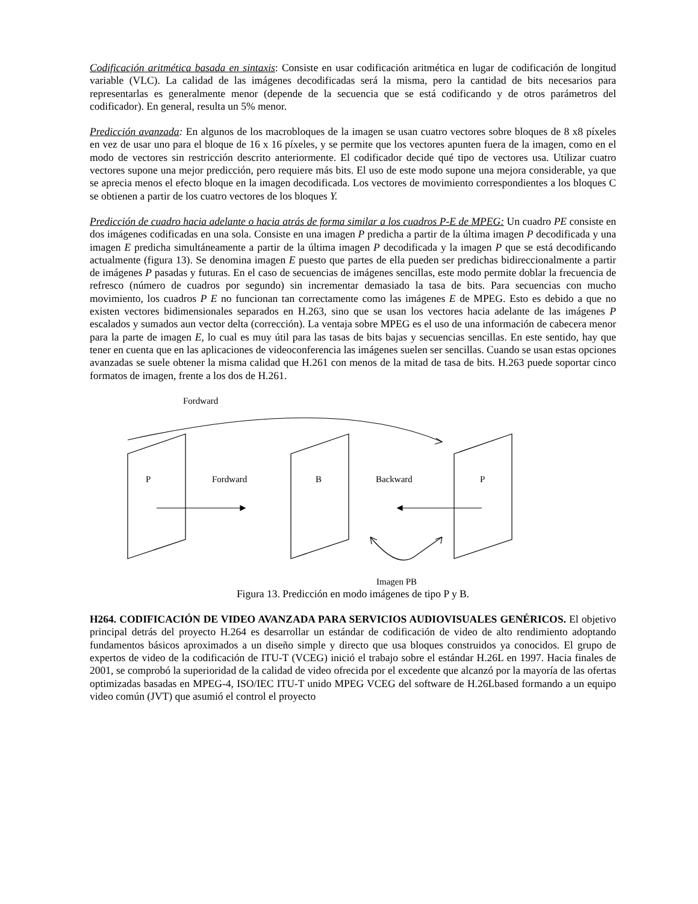Codificación aritmética basada en sintaxis: Consiste en usar codificación aritmética en lugar de codificación de longitud variable (VLC). La calidad de las imágenes decodificadas será la misma, pero la cantidad de bits necesarios para representarlas es generalmente menor (depende de la secuencia que se está codificando y de otros parámetros del codificador). En general, resulta un 5% menor.
Predicción avanzada: En algunos de los macrobloques de la imagen se usan cuatro vectores sobre bloques de 8 x8 píxeles en vez de usar uno para el bloque de 16 x 16 píxeles, y se permite que los vectores apunten fuera de la imagen, como en el modo de vectores sin restricción descrito anteriormente. El codificador decide qué tipo de vectores usa. Utilizar cuatro vectores supone una mejor predicción, pero requiere más bits. El uso de este modo supone una mejora considerable, ya que se aprecia menos el efecto bloque en la imagen decodificada. Los vectores de movimiento correspondientes a los bloques C se obtienen a partir de los cuatro vectores de los bloques Y.
Predicción de cuadro hacia adelante o hacia atrás de forma similar a los cuadros P-E de MPEG: Un cuadro PE consiste en dos imágenes codificadas en una sola. Consiste en una imagen P predicha a partir de la última imagen P decodificada y una imagen E predicha simultáneamente a partir de la última imagen P decodificada y la imagen P que se está decodificando actualmente (figura 13). Se denomina imagen E puesto que partes de ella pueden ser predichas bidireccionalmente a partir de imágenes P pasadas y futuras. En el caso de secuencias de imágenes sencillas, este modo permite doblar la frecuencia de refresco (número de cuadros por segundo) sin incrementar demasiado la tasa de bits. Para secuencias con mucho movimiento, los cuadros P E no funcionan tan correctamente como las imágenes E de MPEG. Esto es debido a que no existen vectores bidimensionales separados en H.263, sino que se usan los vectores hacia adelante de las imágenes P escalados y sumados aun vector delta (corrección). La ventaja sobre MPEG es el uso de una información de cabecera menor para la parte de imagen E, lo cual es muy útil para las tasas de bits bajas y secuencias sencillas. En este sentido, hay que tener en cuenta que en las aplicaciones de videoconferencia las imágenes suelen ser sencillas. Cuando se usan estas opciones avanzadas se suele obtener la misma calidad que H.261 con menos de la mitad de tasa de bits. H.263 puede soportar cinco formatos de imagen, frente a los dos de H.261.
Fordward
P Fordward B Backward P
Imagen PB
Figura 13. Predicción en modo imágenes de tipo P y B.
H264. CODIFICACIÓN DE VIDEO AVANZADA PARA SERVICIOS AUDIOVISUALES GENÉRICOS. El objetivo principal detrás del proyecto H.264 es desarrollar un estándar de codificación de video de alto rendimiento adoptando fundamentos básicos aproximados a un diseño simple y directo que usa bloques construidos ya conocidos. El grupo de expertos de video de la codificación de ITU-T (VCEG) inició el trabajo sobre el estándar H.26L en 1997. Hacia finales de 2001, se comprobó la superioridad de la calidad de video ofrecida por el excedente que alcanzó por la mayoría de las ofertas optimizadas basadas en MPEG-4, ISO/IEC ITU-T unido MPEG VCEG del software de H.26Lbased formando a un equipo video común (JVT) que asumió el control el proyecto